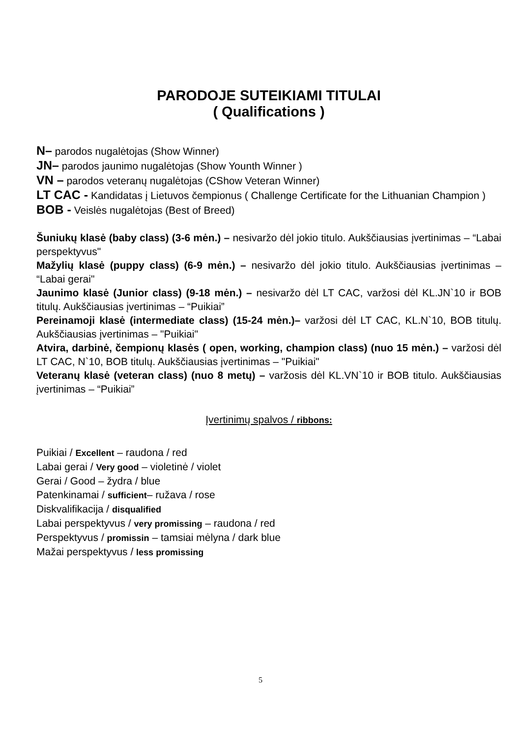PARODOJE SUTEIKIAMI TITULAI
( Qualifications )
N– parodos nugalėtojas (Show Winner)
JN– parodos jaunimo nugalėtojas (Show Younth Winner )
VN – parodos veteranų nugalėtojas (CShow Veteran Winner)
LT CAC - Kandidatas į Lietuvos čempionus ( Challenge Certificate for the Lithuanian Champion )
BOB - Veislės nugalėtojas (Best of Breed)
Šuniukų klasė (baby class) (3-6 mėn.) – nesivaržo dėl jokio titulo. Aukščiausias įvertinimas – “Labai perspektyvus"
Mažylių klasė (puppy class) (6-9 mėn.) – nesivaržo dėl jokio titulo. Aukščiausias įvertinimas – “Labai gerai"
Jaunimo klasė (Junior class) (9-18 mėn.) – nesivaržo dėl LT CAC, varžosi dėl KL.JN`10 ir BOB titulų. Aukščiausias įvertinimas – “Puikiai”
Pereinamoji klasė (intermediate class) (15-24 mėn.)– varžosi dėl LT CAC, KL.N`10, BOB titulų. Aukščiausias įvertinimas – "Puikiai"
Atvira, darbinė, čempionų klasės ( open, working, champion class) (nuo 15 mėn.) – varžosi dėl LT CAC, N`10, BOB titulų. Aukščiausias įvertinimas – "Puikiai"
Veteranų klasė (veteran class) (nuo 8 metų) – varžosis dėl KL.VN`10 ir BOB titulo. Aukščiausias įvertinimas – “Puikiai”
Įvertinimų spalvos / ribbons:
Puikiai / Excellent – raudona / red
Labai gerai / Very good – violetinė / violet
Gerai / Good – žydra / blue
Patenkinamai / sufficient– ružava / rose
Diskvalifikacija / disqualified
Labai perspektyvus / very promissing – raudona / red
Perspektyvus / promissin – tamsiai mėlyna / dark blue
Mažai perspektyvus / less promissing
5